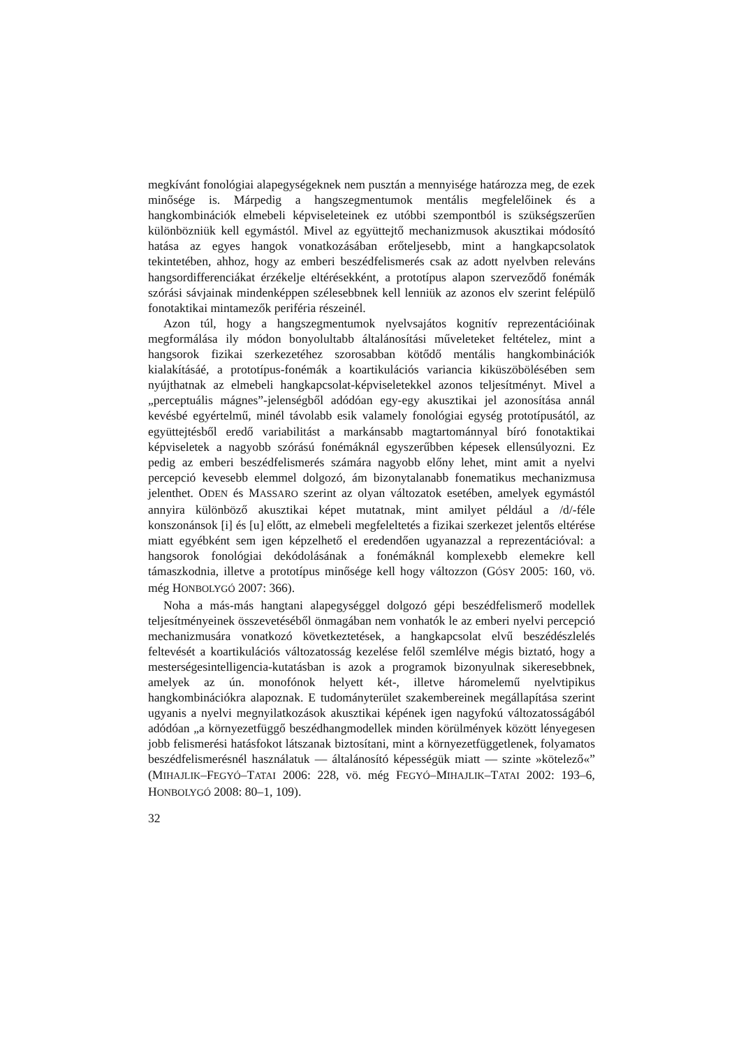megkívánt fonológiai alapegységeknek nem pusztán a mennyisége határozza meg, de ezek minősége is. Márpedig a hangszegmentumok mentális megfelelőinek és a hangkombinációk elmebeli képviseleteinek ez utóbbi szempontból is szükségszerűen különbözniük kell egymástól. Mivel az együttejtő mechanizmusok akusztikai módosító hatása az egyes hangok vonatkozásában erőteljesebb, mint a hangkapcsolatok tekintetében, ahhoz, hogy az emberi beszédfelismerés csak az adott nyelvben releváns hangsordifferenciákat érzékelje eltérésekként, a prototípus alapon szerveződő fonémák szórási sávjainak mindenképpen szélesebbnek kell lenniük az azonos elv szerint felépülő fonotaktikai mintamezők periféria részeinél.
Azon túl, hogy a hangszegmentumok nyelvsajátos kognitív reprezentációinak megformálása ily módon bonyolultabb általánosítási műveleteket feltételez, mint a hangsorok fizikai szerkezetéhez szorosabban kötődő mentális hangkombinációk kialakításáé, a prototípus-fonémák a koartikulációs variancia kiküszöbölésében sem nyújthatnak az elmebeli hangkapcsolat-képviseletekkel azonos teljesítményt. Mivel a „perceptuális mágnes”-jelenségből adódóan egy-egy akusztikai jel azonosítása annál kevésbé egyértelmű, minél távolabb esik valamely fonológiai egység prototípusától, az együttejtésből eredő variabilitást a markánsabb magtartománnyal bíró fonotaktikai képviseletek a nagyobb szórású fonémáknál egyszerűbben képesek ellensúlyozni. Ez pedig az emberi beszédfelismerés számára nagyobb előny lehet, mint amit a nyelvi percepció kevesebb elemmel dolgozó, ám bizonytalanabb fonematikus mechanizmusa jelenthet. ODEN és MASSARO szerint az olyan változatok esetében, amelyek egymástól annyira különböző akusztikai képet mutatnak, mint amilyet például a /d/-féle konszonánsok [i] és [u] előtt, az elmebeli megfeleltetés a fizikai szerkezet jelentős eltérése miatt egyébként sem igen képzelhető el eredendően ugyanazzal a reprezentációval: a hangsorok fonológiai dekódolásának a fonémáknál komplexebb elemekre kell támaszkodnia, illetve a prototípus minősége kell hogy változzon (GÓSY 2005: 160, vö. még HONBOLYGÓ 2007: 366).
Noha a más-más hangtani alapegységgel dolgozó gépi beszédfelismerő modellek teljesítményeinek összevetéséből önmagában nem vonhatók le az emberi nyelvi percepció mechanizmusára vonatkozó következtetések, a hangkapcsolat elvű beszédészlelés feltevését a koartikulációs változatosság kezelése felől szemlélve mégis biztató, hogy a mesterségesintelligencia-kutatásban is azok a programok bizonyulnak sikeresebbnek, amelyek az ún. monofónok helyett két-, illetve háromelemű nyelvtipikus hangkombinációkra alapoznak. E tudományterület szakembereinek megállapítása szerint ugyanis a nyelvi megnyilatkozások akusztikai képének igen nagyfokú változatosságából adódóan „a környezetfüggő beszédhangmodellek minden körülmények között lényegesen jobb felismerési hatásfokot látszanak biztosítani, mint a környezetfüggetlenek, folyamatos beszédfelismerésnél használatuk — általánosító képességük miatt — szinte »kötelező«” (MIHAJLIK–FEGYÓ–TATAI 2006: 228, vö. még FEGYÓ–MIHAJLIK–TATAI 2002: 193–6, HONBOLYGÓ 2008: 80–1, 109).
32